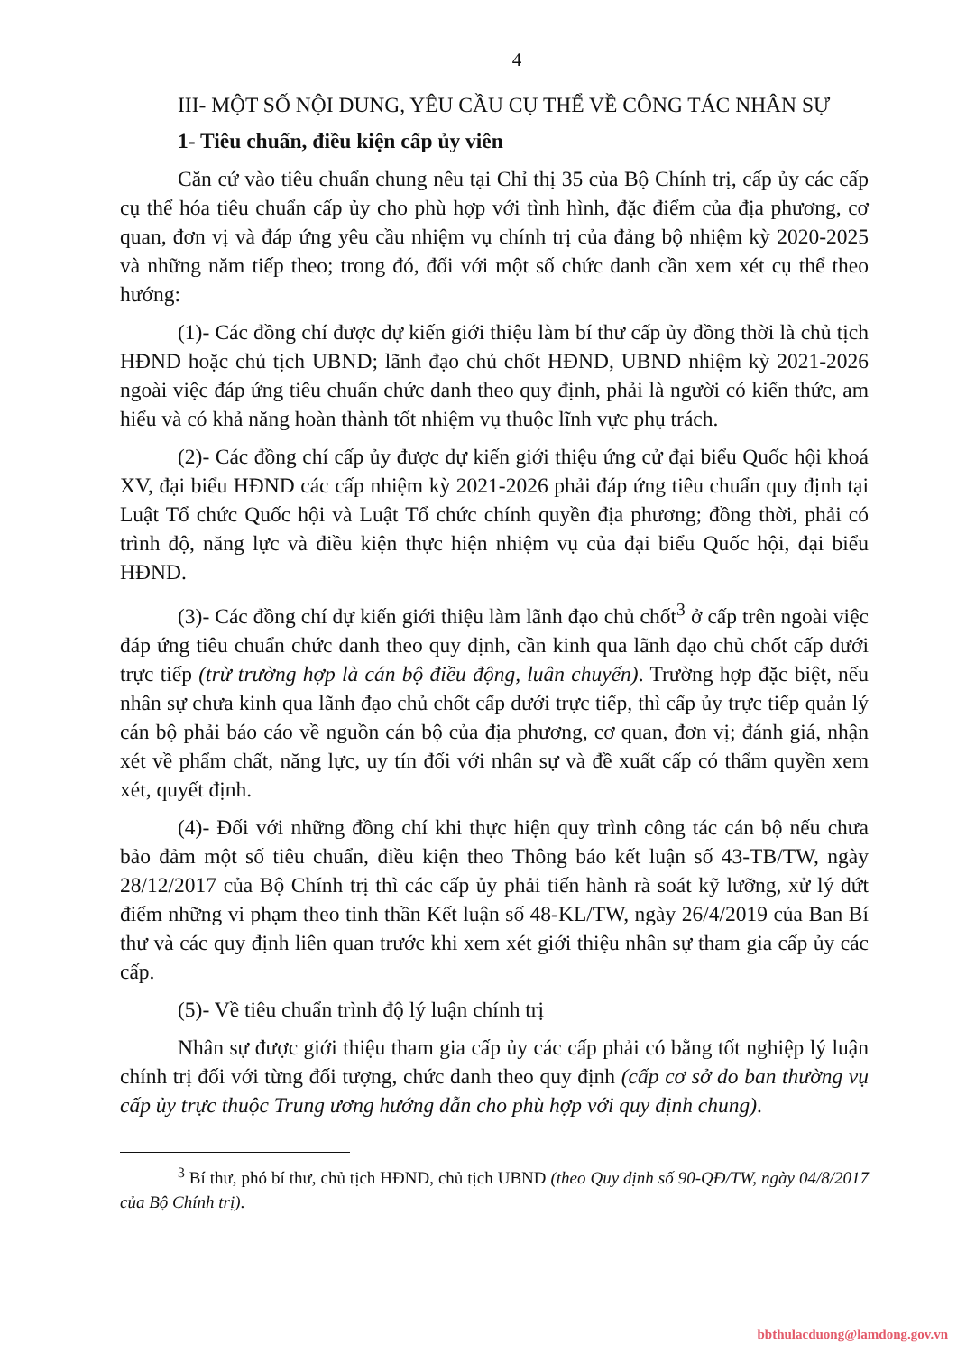4
III- MỘT SỐ NỘI DUNG, YÊU CẦU CỤ THỂ VỀ CÔNG TÁC NHÂN SỰ
1- Tiêu chuẩn, điều kiện cấp ủy viên
Căn cứ vào tiêu chuẩn chung nêu tại Chỉ thị 35 của Bộ Chính trị, cấp ủy các cấp cụ thể hóa tiêu chuẩn cấp ủy cho phù hợp với tình hình, đặc điểm của địa phương, cơ quan, đơn vị và đáp ứng yêu cầu nhiệm vụ chính trị của đảng bộ nhiệm kỳ 2020-2025 và những năm tiếp theo; trong đó, đối với một số chức danh cần xem xét cụ thể theo hướng:
(1)- Các đồng chí được dự kiến giới thiệu làm bí thư cấp ủy đồng thời là chủ tịch HĐND hoặc chủ tịch UBND; lãnh đạo chủ chốt HĐND, UBND nhiệm kỳ 2021-2026 ngoài việc đáp ứng tiêu chuẩn chức danh theo quy định, phải là người có kiến thức, am hiểu và có khả năng hoàn thành tốt nhiệm vụ thuộc lĩnh vực phụ trách.
(2)- Các đồng chí cấp ủy được dự kiến giới thiệu ứng cử đại biểu Quốc hội khoá XV, đại biểu HĐND các cấp nhiệm kỳ 2021-2026 phải đáp ứng tiêu chuẩn quy định tại Luật Tổ chức Quốc hội và Luật Tổ chức chính quyền địa phương; đồng thời, phải có trình độ, năng lực và điều kiện thực hiện nhiệm vụ của đại biểu Quốc hội, đại biểu HĐND.
(3)- Các đồng chí dự kiến giới thiệu làm lãnh đạo chủ chốt<sup>3</sup> ở cấp trên ngoài việc đáp ứng tiêu chuẩn chức danh theo quy định, cần kinh qua lãnh đạo chủ chốt cấp dưới trực tiếp (trừ trường hợp là cán bộ điều động, luân chuyển). Trường hợp đặc biệt, nếu nhân sự chưa kinh qua lãnh đạo chủ chốt cấp dưới trực tiếp, thì cấp ủy trực tiếp quản lý cán bộ phải báo cáo về nguồn cán bộ của địa phương, cơ quan, đơn vị; đánh giá, nhận xét về phẩm chất, năng lực, uy tín đối với nhân sự và đề xuất cấp có thẩm quyền xem xét, quyết định.
(4)- Đối với những đồng chí khi thực hiện quy trình công tác cán bộ nếu chưa bảo đảm một số tiêu chuẩn, điều kiện theo Thông báo kết luận số 43-TB/TW, ngày 28/12/2017 của Bộ Chính trị thì các cấp ủy phải tiến hành rà soát kỹ lưỡng, xử lý dứt điểm những vi phạm theo tinh thần Kết luận số 48-KL/TW, ngày 26/4/2019 của Ban Bí thư và các quy định liên quan trước khi xem xét giới thiệu nhân sự tham gia cấp ủy các cấp.
(5)- Về tiêu chuẩn trình độ lý luận chính trị
Nhân sự được giới thiệu tham gia cấp ủy các cấp phải có bằng tốt nghiệp lý luận chính trị đối với từng đối tượng, chức danh theo quy định (cấp cơ sở do ban thường vụ cấp ủy trực thuộc Trung ương hướng dẫn cho phù hợp với quy định chung).
<sup>3</sup> Bí thư, phó bí thư, chủ tịch HĐND, chủ tịch UBND (theo Quy định số 90-QĐ/TW, ngày 04/8/2017 của Bộ Chính trị).
bbthulacduong@lamdong.gov.vn